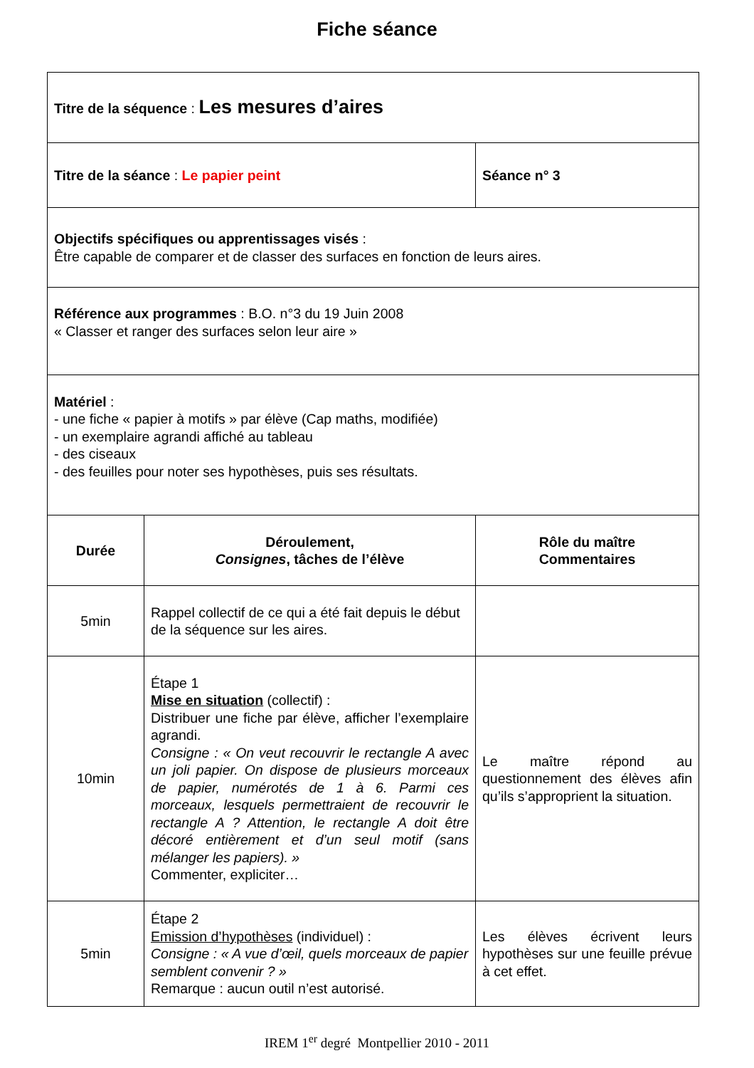Fiche séance
| Titre de la séquence : Les mesures d’aires | | |
| Titre de la séance : Le papier peint | | Séance n° 3 |
| Objectifs spécifiques ou apprentissages visés : Être capable de comparer et de classer des surfaces en fonction de leurs aires. | | |
| Référence aux programmes : B.O. n°3 du 19 Juin 2008 « Classer et ranger des surfaces selon leur aire » | | |
| Matériel : - une fiche « papier à motifs » par élève (Cap maths, modifiée) - un exemplaire agrandi affiché au tableau - des ciseaux - des feuilles pour noter ses hypothèses, puis ses résultats. | | |
| Durée | Déroulement, Consignes , tâches de l’élève | Rôle du maître Commentaires |
| 5min | Rappel collectif de ce qui a été fait depuis le début de la séquence sur les aires. | |
| 10min | Étape 1 Mise en situation (collectif) : Distribuer une fiche par élève, afficher l’exemplaire agrandi. Consigne : « On veut recouvrir le rectangle A avec un joli papier. On dispose de plusieurs morceaux de papier, numérotés de 1 à 6. Parmi ces morceaux, lesquels permettraient de recouvrir le rectangle A ? Attention, le rectangle A doit être décoré entièrement et d’un seul motif (sans mélanger les papiers). » Commenter, expliciter… | Le maître répond au questionnement des élèves afin qu’ils s’approprient la situation. |
| 5min | Étape 2 Emission d’hypothèses (individuel) : Consigne : « A vue d’œil, quels morceaux de papier semblent convenir ? » Remarque : aucun outil n’est autorisé. | Les élèves écrivent leurs hypothèses sur une feuille prévue à cet effet. |
IREM 1<sup>er</sup> degré Montpellier 2010 - 2011